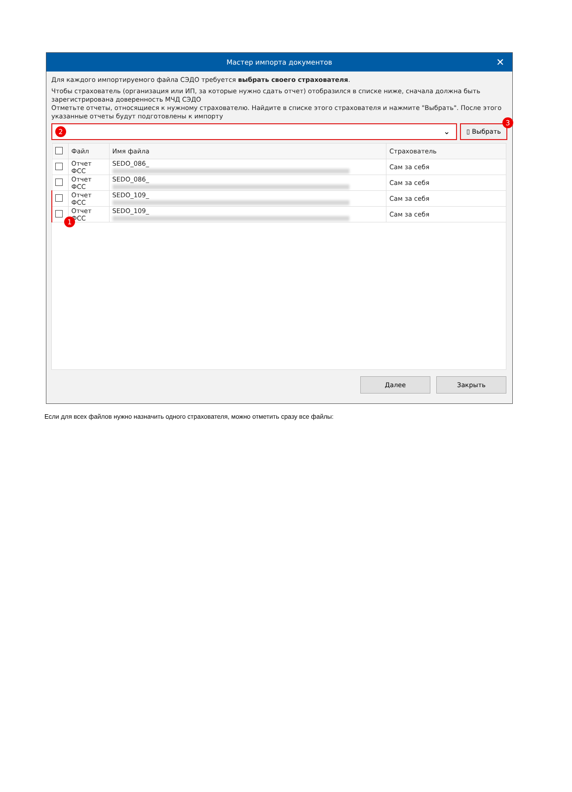Мастер импорта документов ✕
Для каждого импортируемого файла СЭДО требуется выбрать своего страхователя.
Чтобы страхователь (организация или ИП, за которые нужно сдать отчет) отобразился в списке ниже, сначала должна быть зарегистрирована доверенность МЧД СЭДО
Отметьте отчеты, относящиеся к нужному страхователю. Найдите в списке этого страхователя и нажмите "Выбрать". После этого указанные отчеты будут подготовлены к импорту
2 ⌄
▯ Выбрать
3
| | Файл | Имя файла | Страхователь |
| --- | --- | --- | --- |
| | Отчет ФСС | SEDO_086_ | Сам за себя |
| | Отчет ФСС | SEDO_086_ | Сам за себя |
| | Отчет ФСС | SEDO_109_ | Сам за себя |
| 1 | Отчет ФСС | SEDO_109_ | Сам за себя |
Далее Закрыть
Если для всех файлов нужно назначить одного страхователя, можно отметить сразу все файлы: